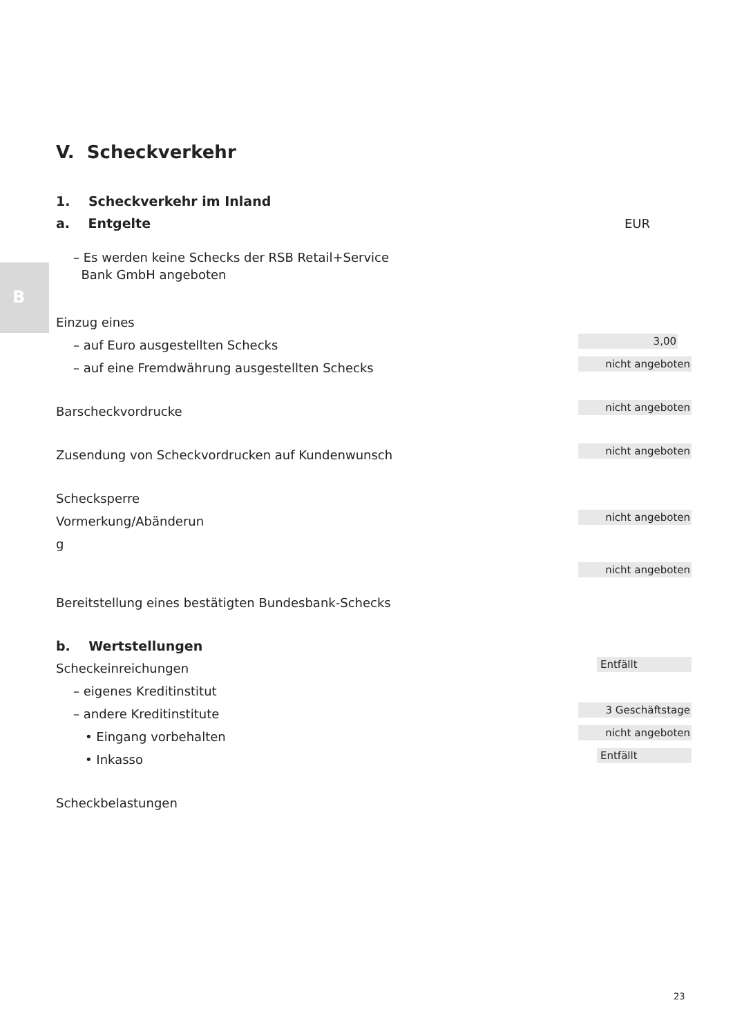B
V. Scheckverkehr
1. Scheckverkehr im Inland
a. Entgelte
EUR
– Es werden keine Schecks der RSB Retail+Service
Bank GmbH angeboten
Einzug eines
– auf Euro ausgestellten Schecks 3,00
– auf eine Fremdwährung ausgestellten Schecks nicht angeboten
Barscheckvordrucke nicht angeboten
Zusendung von Scheckvordrucken auf Kundenwunsch nicht angeboten
Schecksperre
Vormerkung/Abänderun
g nicht angeboten
nicht angeboten
Bereitstellung eines bestätigten Bundesbank-Schecks
b. Wertstellungen
Scheckeinreichungen Entfällt
– eigenes Kreditinstitut
– andere Kreditinstitute 3 Geschäftstage
• Eingang vorbehalten nicht angeboten
• Inkasso Entfällt
Scheckbelastungen
23